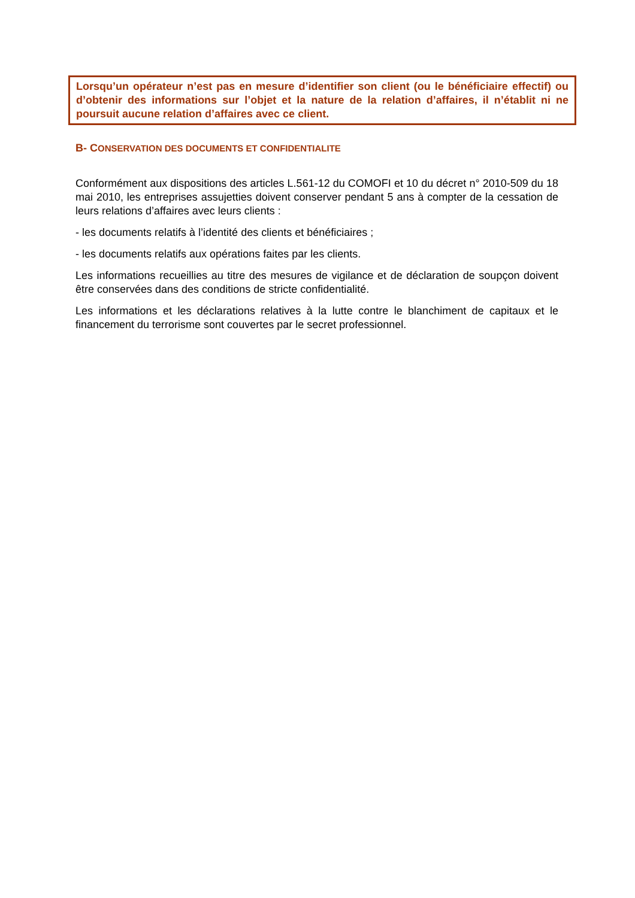Lorsqu’un opérateur n’est pas en mesure d’identifier son client (ou le bénéficiaire effectif) ou d’obtenir des informations sur l’objet et la nature de la relation d’affaires, il n’établit ni ne poursuit aucune relation d’affaires avec ce client.
B- CONSERVATION DES DOCUMENTS ET CONFIDENTIALITE
Conformément aux dispositions des articles L.561-12 du COMOFI et 10 du décret n° 2010-509 du 18 mai 2010, les entreprises assujetties doivent conserver pendant 5 ans à compter de la cessation de leurs relations d’affaires avec leurs clients :
- les documents relatifs à l’identité des clients et bénéficiaires ;
- les documents relatifs aux opérations faites par les clients.
Les informations recueillies au titre des mesures de vigilance et de déclaration de soupçon doivent être conservées dans des conditions de stricte confidentialité.
Les informations et les déclarations relatives à la lutte contre le blanchiment de capitaux et le financement du terrorisme sont couvertes par le secret professionnel.